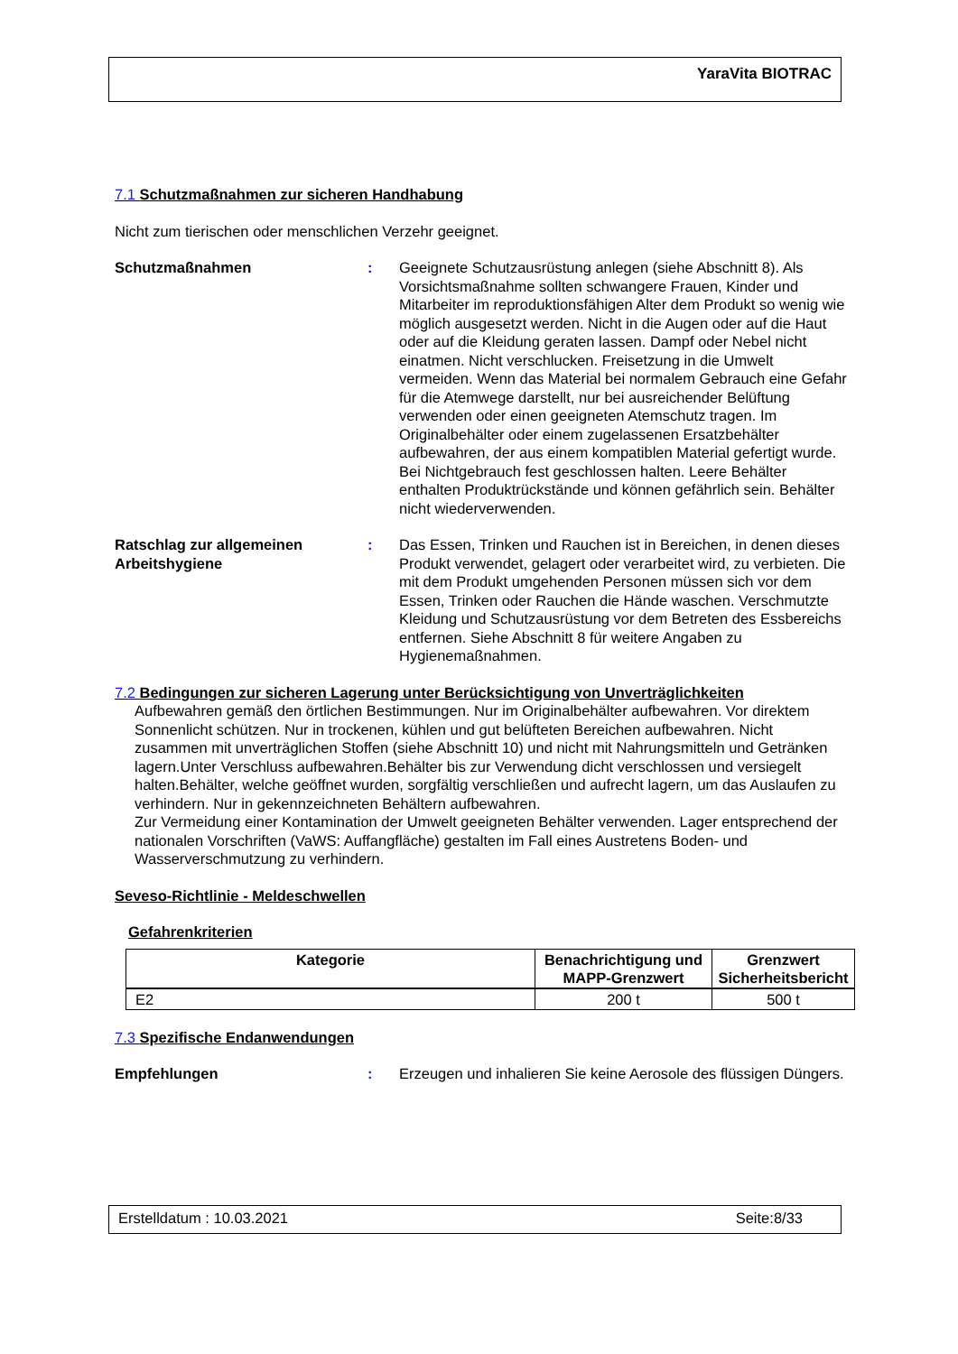YaraVita BIOTRAC
7.1 Schutzmaßnahmen zur sicheren Handhabung
Nicht zum tierischen oder menschlichen Verzehr geeignet.
Schutzmaßnahmen : Geeignete Schutzausrüstung anlegen (siehe Abschnitt 8). Als Vorsichtsmaßnahme sollten schwangere Frauen, Kinder und Mitarbeiter im reproduktionsfähigen Alter dem Produkt so wenig wie möglich ausgesetzt werden. Nicht in die Augen oder auf die Haut oder auf die Kleidung geraten lassen. Dampf oder Nebel nicht einatmen. Nicht verschlucken. Freisetzung in die Umwelt vermeiden. Wenn das Material bei normalem Gebrauch eine Gefahr für die Atemwege darstellt, nur bei ausreichender Belüftung verwenden oder einen geeigneten Atemschutz tragen. Im Originalbehälter oder einem zugelassenen Ersatzbehälter aufbewahren, der aus einem kompatiblen Material gefertigt wurde. Bei Nichtgebrauch fest geschlossen halten. Leere Behälter enthalten Produktrückstände und können gefährlich sein. Behälter nicht wiederverwenden.
Ratschlag zur allgemeinen Arbeitshygiene
: Das Essen, Trinken und Rauchen ist in Bereichen, in denen dieses Produkt verwendet, gelagert oder verarbeitet wird, zu verbieten. Die mit dem Produkt umgehenden Personen müssen sich vor dem Essen, Trinken oder Rauchen die Hände waschen. Verschmutzte Kleidung und Schutzausrüstung vor dem Betreten des Essbereichs entfernen. Siehe Abschnitt 8 für weitere Angaben zu Hygienemaßnahmen.
7.2 Bedingungen zur sicheren Lagerung unter Berücksichtigung von Unverträglichkeiten
Aufbewahren gemäß den örtlichen Bestimmungen. Nur im Originalbehälter aufbewahren. Vor direktem Sonnenlicht schützen. Nur in trockenen, kühlen und gut belüfteten Bereichen aufbewahren. Nicht zusammen mit unverträglichen Stoffen (siehe Abschnitt 10) und nicht mit Nahrungsmitteln und Getränken lagern.Unter Verschluss aufbewahren.Behälter bis zur Verwendung dicht verschlossen und versiegelt halten.Behälter, welche geöffnet wurden, sorgfältig verschließen und aufrecht lagern, um das Auslaufen zu verhindern. Nur in gekennzeichneten Behältern aufbewahren.
Zur Vermeidung einer Kontamination der Umwelt geeigneten Behälter verwenden. Lager entsprechend der nationalen Vorschriften (VaWS: Auffangfläche) gestalten im Fall eines Austretens Boden- und Wasserverschmutzung zu verhindern.
Seveso-Richtlinie - Meldeschwellen
Gefahrenkriterien
| Kategorie | Benachrichtigung und MAPP-Grenzwert | Grenzwert Sicherheitsbericht |
| --- | --- | --- |
| E2 | 200 t | 500 t |
7.3 Spezifische Endanwendungen
Empfehlungen : Erzeugen und inhalieren Sie keine Aerosole des flüssigen Düngers.
Erstelldatum : 10.03.2021 Seite:8/33